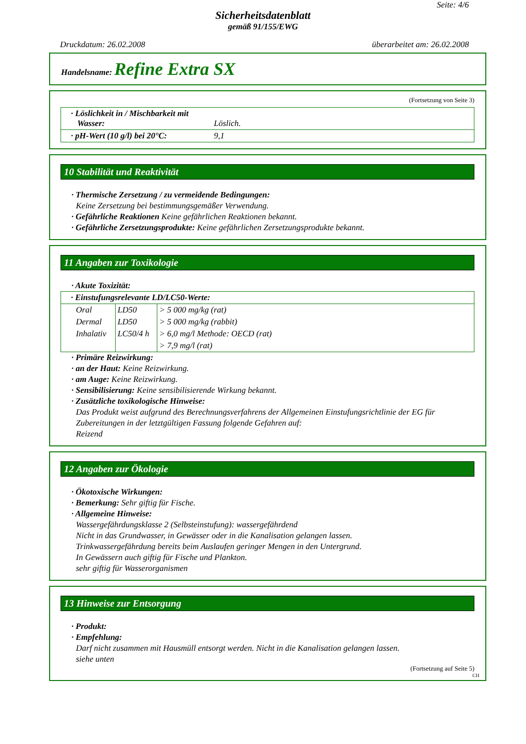Seite: 4/6
Sicherheitsdatenblatt
gemäß 91/155/EWG
Druckdatum: 26.02.2008 überarbeitet am: 26.02.2008
Handelsname: Refine Extra SX
(Fortsetzung von Seite 3)
| · Löslichkeit in / Mischbarkeit mit Wasser: | Löslich. |
| · pH-Wert (10 g/l) bei 20°C: | 9,1 |
10 Stabilität und Reaktivität
· Thermische Zersetzung / zu vermeidende Bedingungen:
Keine Zersetzung bei bestimmungsgemäßer Verwendung.
· Gefährliche Reaktionen Keine gefährlichen Reaktionen bekannt.
· Gefährliche Zersetzungsprodukte: Keine gefährlichen Zersetzungsprodukte bekannt.
11 Angaben zur Toxikologie
· Akute Toxizität:
| · Einstufungsrelevante LD/LC50-Werte: | | |
| Oral | LD50 | > 5 000 mg/kg (rat) |
| Dermal | LD50 | > 5 000 mg/kg (rabbit) |
| Inhalativ | LC50/4 h | > 6,0 mg/l Methode: OECD (rat) |
| | | > 7,9 mg/l (rat) |
· Primäre Reizwirkung:
· an der Haut: Keine Reizwirkung.
· am Auge: Keine Reizwirkung.
· Sensibilisierung: Keine sensibilisierende Wirkung bekannt.
· Zusätzliche toxikologische Hinweise:
Das Produkt weist aufgrund des Berechnungsverfahrens der Allgemeinen Einstufungsrichtlinie der EG für Zubereitungen in der letztgültigen Fassung folgende Gefahren auf:
Reizend
12 Angaben zur Ökologie
· Ökotoxische Wirkungen:
· Bemerkung: Sehr giftig für Fische.
· Allgemeine Hinweise:
Wassergefährdungsklasse 2 (Selbsteinstufung): wassergefährdend
Nicht in das Grundwasser, in Gewässer oder in die Kanalisation gelangen lassen.
Trinkwassergefährdung bereits beim Auslaufen geringer Mengen in den Untergrund.
In Gewässern auch giftig für Fische und Plankton.
sehr giftig für Wasserorganismen
13 Hinweise zur Entsorgung
· Produkt:
· Empfehlung:
Darf nicht zusammen mit Hausmüll entsorgt werden. Nicht in die Kanalisation gelangen lassen.
siehe unten
(Fortsetzung auf Seite 5)
CH